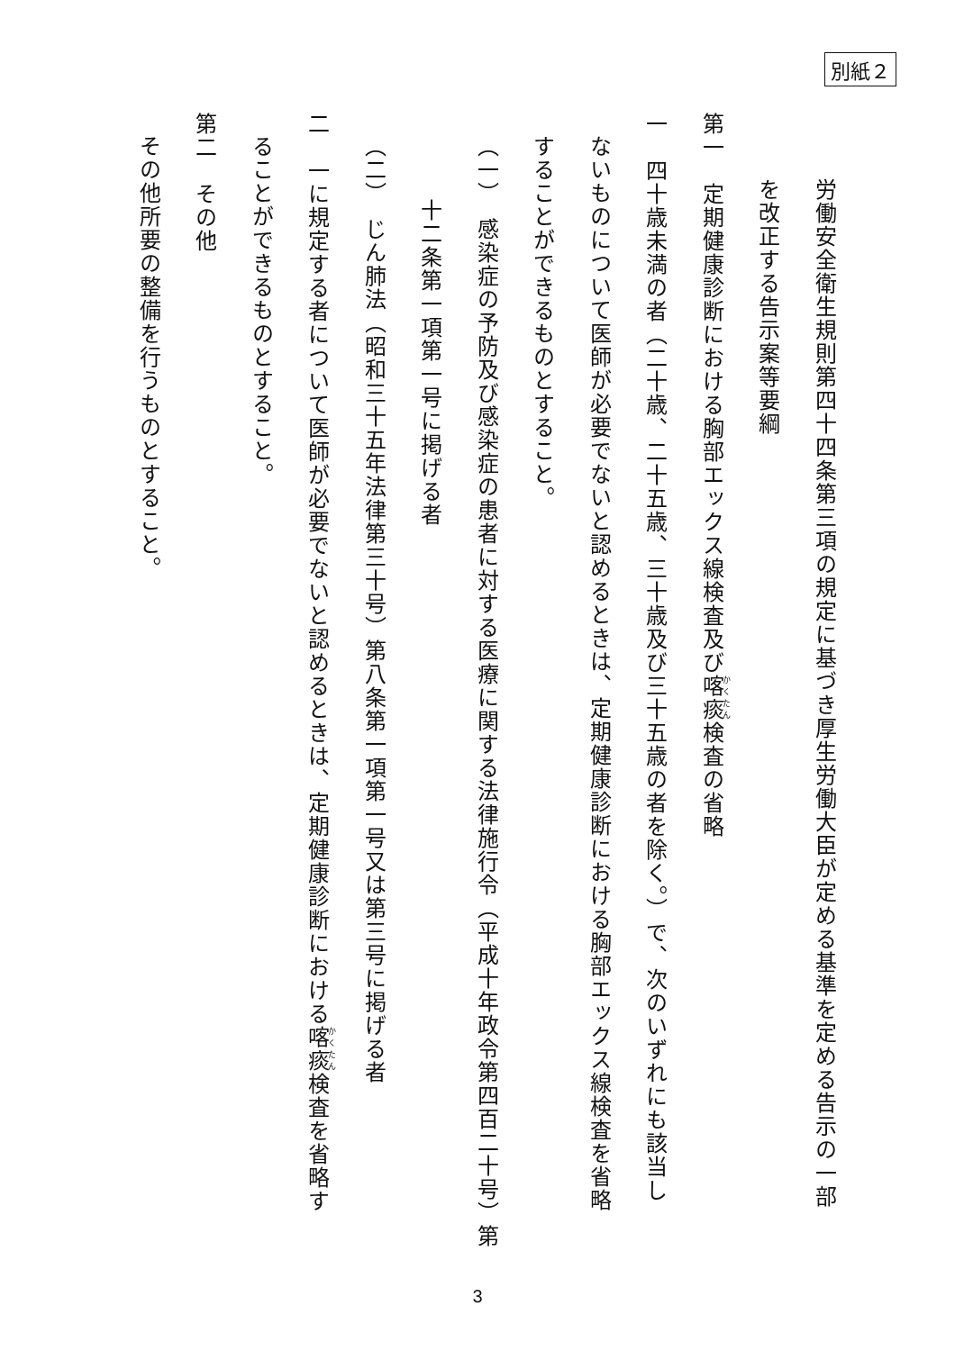別紙２
労働安全衛生規則第四十四条第三項の規定に基づき厚生労働大臣が定める基準を定める告示の一部
を改正する告示案等要綱
第一　定期健康診断における胸部エックス線検査及び喀痰検査の省略
一　四十歳未満の者（二十歳、二十五歳、三十歳及び三十五歳の者を除く。）で、次のいずれにも該当し
ないものについて医師が必要でないと認めるときは、定期健康診断における胸部エックス線検査を省略
することができるものとすること。
（一）　感染症の予防及び感染症の患者に対する医療に関する法律施行令（平成十年政令第四百二十号）第
十二条第一項第一号に掲げる者
（二）　じん肺法（昭和三十五年法律第三十号）第八条第一項第一号又は第三号に掲げる者
二　一に規定する者について医師が必要でないと認めるときは、定期健康診断における喀痰検査を省略す
ることができるものとすること。
第二　その他
その他所要の整備を行うものとすること。
3